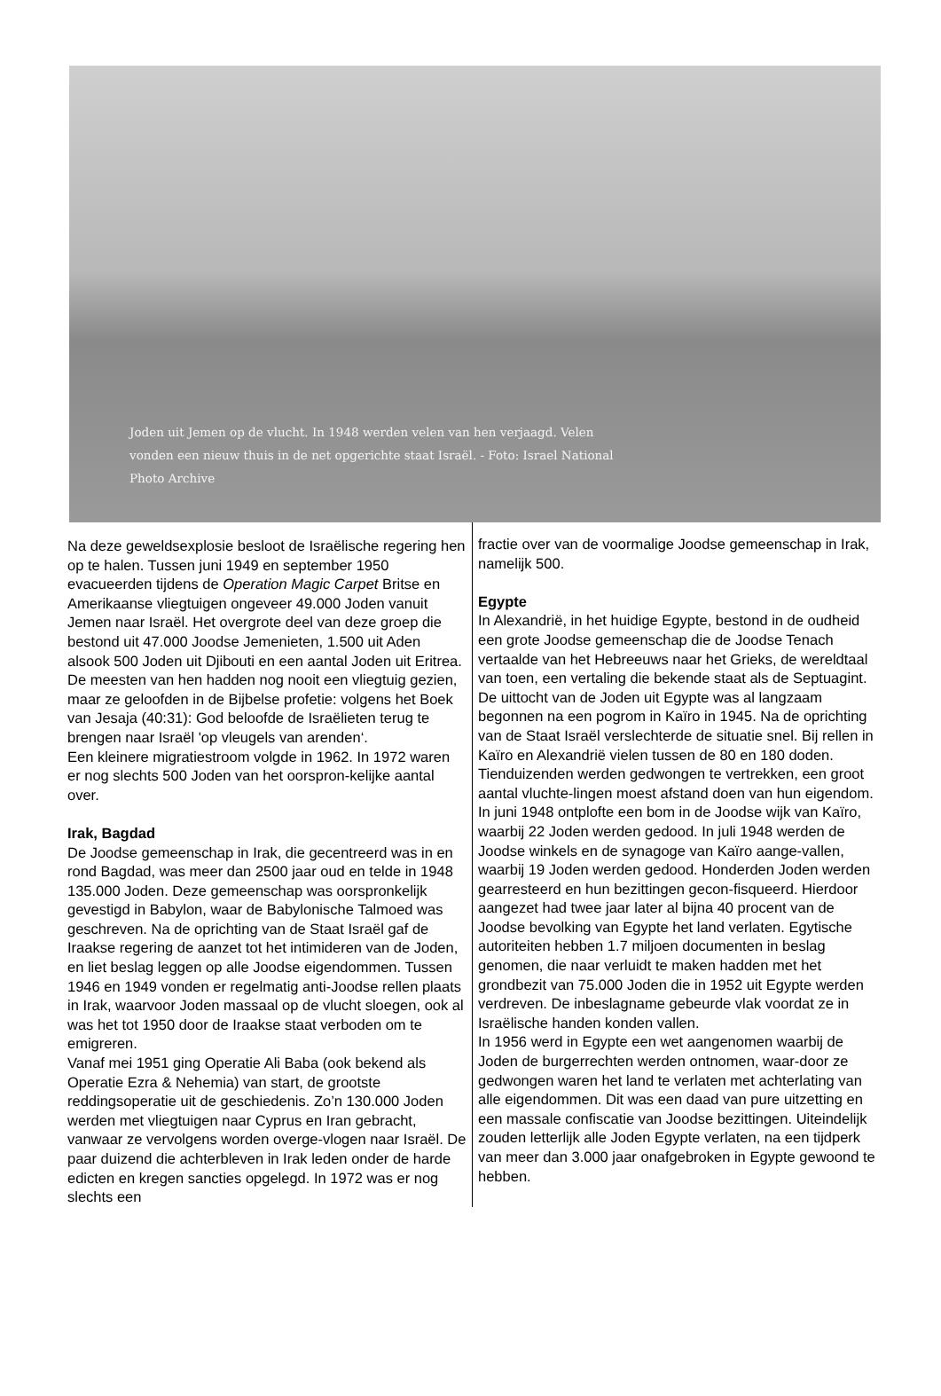Joden uit Jemen op de vlucht. In 1948 werden velen van hen verjaagd. Velen vonden een nieuw thuis in de net opgerichte staat Israël. - Foto: Israel National Photo Archive
Na deze geweldsexplosie besloot de Israëlische regering hen op te halen. Tussen juni 1949 en september 1950 evacueerden tijdens de Operation Magic Carpet Britse en Amerikaanse vliegtuigen ongeveer 49.000 Joden vanuit Jemen naar Israël. Het overgrote deel van deze groep die bestond uit 47.000 Joodse Jemenieten, 1.500 uit Aden alsook 500 Joden uit Djibouti en een aantal Joden uit Eritrea.
De meesten van hen hadden nog nooit een vliegtuig gezien, maar ze geloofden in de Bijbelse profetie: volgens het Boek van Jesaja (40:31): God beloofde de Israëlieten terug te brengen naar Israël 'op vleugels van arenden‘.
Een kleinere migratiestroom volgde in 1962. In 1972 waren er nog slechts 500 Joden van het oorspron-kelijke aantal over.
Irak, Bagdad
De Joodse gemeenschap in Irak, die gecentreerd was in en rond Bagdad, was meer dan 2500 jaar oud en telde in 1948 135.000 Joden. Deze gemeenschap was oorspronkelijk gevestigd in Babylon, waar de Babylonische Talmoed was geschreven. Na de oprichting van de Staat Israël gaf de Iraakse regering de aanzet tot het intimideren van de Joden, en liet beslag leggen op alle Joodse eigendommen. Tussen 1946 en 1949 vonden er regelmatig anti-Joodse rellen plaats in Irak, waarvoor Joden massaal op de vlucht sloegen, ook al was het tot 1950 door de Iraakse staat verboden om te emigreren.
Vanaf mei 1951 ging Operatie Ali Baba (ook bekend als Operatie Ezra & Nehemia) van start, de grootste reddingsoperatie uit de geschiedenis. Zo’n 130.000 Joden werden met vliegtuigen naar Cyprus en Iran gebracht, vanwaar ze vervolgens worden overge-vlogen naar Israël. De paar duizend die achterbleven in Irak leden onder de harde edicten en kregen sancties opgelegd. In 1972 was er nog slechts een
fractie over van de voormalige Joodse gemeenschap in Irak, namelijk 500.
Egypte
In Alexandrië, in het huidige Egypte, bestond in de oudheid een grote Joodse gemeenschap die de Joodse Tenach vertaalde van het Hebreeuws naar het Grieks, de wereldtaal van toen, een vertaling die bekende staat als de Septuagint.
De uittocht van de Joden uit Egypte was al langzaam begonnen na een pogrom in Kaïro in 1945. Na de oprichting van de Staat Israël verslechterde de situatie snel. Bij rellen in Kaïro en Alexandrië vielen tussen de 80 en 180 doden. Tienduizenden werden gedwongen te vertrekken, een groot aantal vluchte-lingen moest afstand doen van hun eigendom. In juni 1948 ontplofte een bom in de Joodse wijk van Kaïro, waarbij 22 Joden werden gedood. In juli 1948 werden de Joodse winkels en de synagoge van Kaïro aange-vallen, waarbij 19 Joden werden gedood. Honderden Joden werden gearresteerd en hun bezittingen gecon-fisqueerd. Hierdoor aangezet had twee jaar later al bijna 40 procent van de Joodse bevolking van Egypte het land verlaten. Egytische autoriteiten hebben 1.7 miljoen documenten in beslag genomen, die naar verluidt te maken hadden met het grondbezit van 75.000 Joden die in 1952 uit Egypte werden verdreven. De inbeslagname gebeurde vlak voordat ze in Israëlische handen konden vallen.
In 1956 werd in Egypte een wet aangenomen waarbij de Joden de burgerrechten werden ontnomen, waar-door ze gedwongen waren het land te verlaten met achterlating van alle eigendommen. Dit was een daad van pure uitzetting en een massale confiscatie van Joodse bezittingen. Uiteindelijk zouden letterlijk alle Joden Egypte verlaten, na een tijdperk van meer dan 3.000 jaar onafgebroken in Egypte gewoond te hebben.